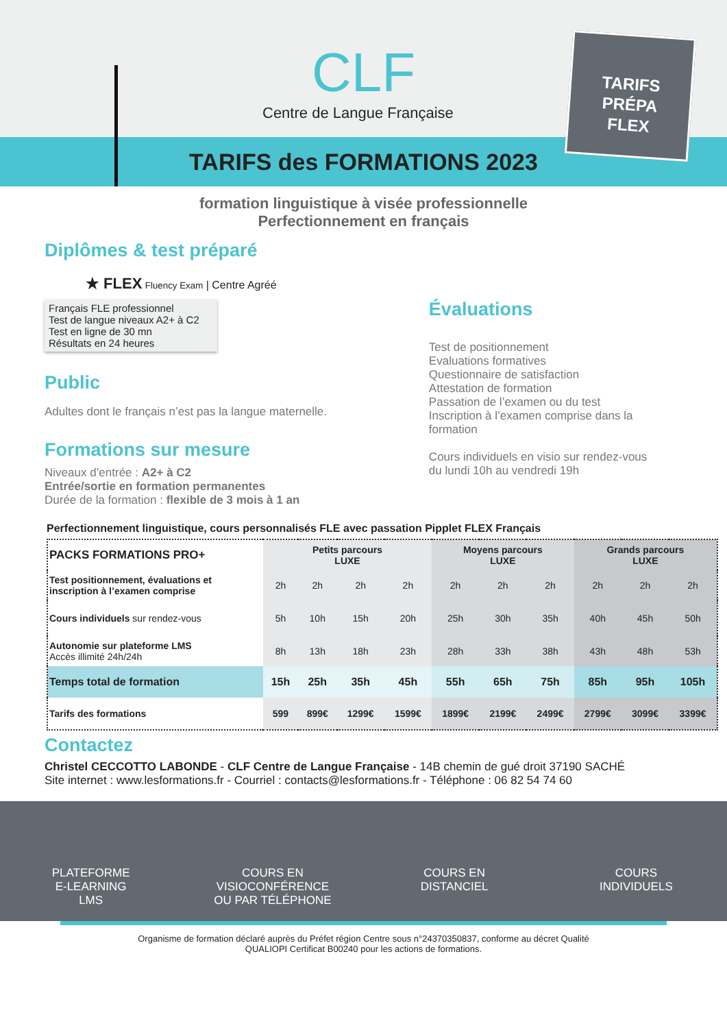CLF
Centre de Langue Française
TARIFS
PRÉPA
FLEX
TARIFS des FORMATIONS 2023
formation linguistique à visée professionnelle
Perfectionnement en français
Diplômes & test préparé
★ FLEX Fluency Exam | Centre Agréé
Français FLE professionnel
Test de langue niveaux A2+ à C2
Test en ligne de 30 mn
Résultats en 24 heures
Public
Adultes dont le français n’est pas la langue maternelle.
Formations sur mesure
Niveaux d’entrée : A2+ à C2
Entrée/sortie en formation permanentes
Durée de la formation : flexible de 3 mois à 1 an
Évaluations
Test de positionnement
Evaluations formatives
Questionnaire de satisfaction
Attestation de formation
Passation de l’examen ou du test
Inscription à l’examen comprise dans la formation
Cours individuels en visio sur rendez-vous
du lundi 10h au vendredi 19h
Perfectionnement linguistique, cours personnalisés FLE avec passation Pipplet FLEX Français
| PACKS FORMATIONS PRO+ | Petits parcours LUXE | | | | Moyens parcours LUXE | | | Grands parcours LUXE | | |
| --- | --- | --- | --- | --- | --- | --- | --- | --- | --- | --- |
| Test positionnement, évaluations et inscription à l’examen comprise | 2h | 2h | 2h | 2h | 2h | 2h | 2h | 2h | 2h | 2h |
| Cours individuels sur rendez-vous | 5h | 10h | 15h | 20h | 25h | 30h | 35h | 40h | 45h | 50h |
| Autonomie sur plateforme LMS Accès illimité 24h/24h | 8h | 13h | 18h | 23h | 28h | 33h | 38h | 43h | 48h | 53h |
| Temps total de formation | 15h | 25h | 35h | 45h | 55h | 65h | 75h | 85h | 95h | 105h |
| Tarifs des formations | 599 | 899€ | 1299€ | 1599€ | 1899€ | 2199€ | 2499€ | 2799€ | 3099€ | 3399€ |
Contactez
Christel CECCOTTO LABONDE - CLF Centre de Langue Française - 14B chemin de gué droit 37190 SACHÉ
Site internet : www.lesformations.fr - Courriel : contacts@lesformations.fr - Téléphone : 06 82 54 74 60
PLATEFORME
E-LEARNING
LMS
COURS EN
VISIOCONFÉRENCE
OU PAR TÉLÉPHONE
COURS EN
DISTANCIEL
COURS
INDIVIDUELS
Organisme de formation déclaré auprès du Préfet région Centre sous n°24370350837, conforme au décret Qualité
QUALIOPI Certificat B00240 pour les actions de formations.